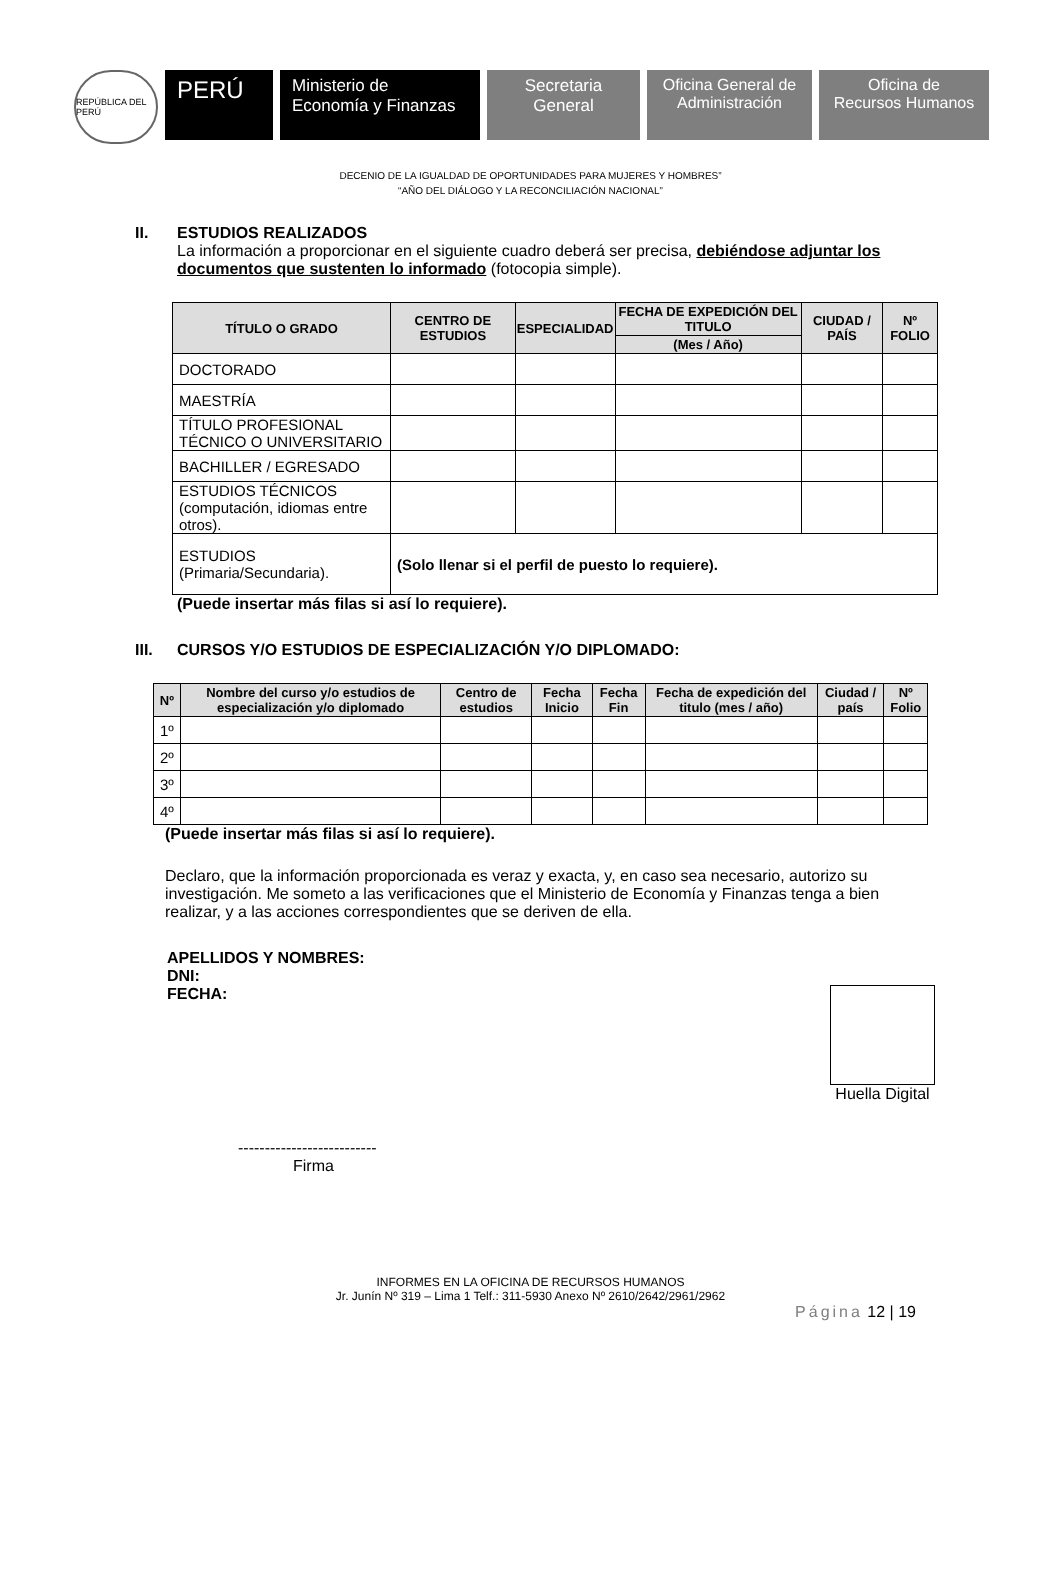REPÚBLICA DEL PERÚ
PERÚ
Ministerio de
Economía y Finanzas
Secretaria
General
Oficina General de
Administración
Oficina de
Recursos Humanos
DECENIO DE LA IGUALDAD DE OPORTUNIDADES PARA MUJERES Y HOMBRES”
“AÑO DEL DIÁLOGO Y LA RECONCILIACIÓN NACIONAL”
II. ESTUDIOS REALIZADOS
La información a proporcionar en el siguiente cuadro deberá ser precisa, debiéndose adjuntar los documentos que sustenten lo informado (fotocopia simple).
| TÍTULO O GRADO | CENTRO DE ESTUDIOS | ESPECIALIDAD | FECHA DE EXPEDICIÓN DEL TITULO | CIUDAD / PAÍS | Nº FOLIO |
| --- | --- | --- | --- | --- | --- |
| | | | (Mes / Año) | | |
| DOCTORADO | | | | | |
| MAESTRÍA | | | | | |
| TÍTULO PROFESIONAL TÉCNICO O UNIVERSITARIO | | | | | |
| BACHILLER / EGRESADO | | | | | |
| ESTUDIOS TÉCNICOS (computación, idiomas entre otros). | | | | | |
| ESTUDIOS (Primaria/Secundaria). | (Solo llenar si el perfil de puesto lo requiere). | | | | |
(Puede insertar más filas si así lo requiere).
III. CURSOS Y/O ESTUDIOS DE ESPECIALIZACIÓN Y/O DIPLOMADO:
| Nº | Nombre del curso y/o estudios de especialización y/o diplomado | Centro de estudios | Fecha Inicio | Fecha Fin | Fecha de expedición del titulo (mes / año) | Ciudad / país | Nº Folio |
| --- | --- | --- | --- | --- | --- | --- | --- |
| 1º | | | | | | | |
| 2º | | | | | | | |
| 3º | | | | | | | |
| 4º | | | | | | | |
(Puede insertar más filas si así lo requiere).
Declaro, que la información proporcionada es veraz y exacta, y, en caso sea necesario, autorizo su investigación. Me someto a las verificaciones que el Ministerio de Economía y Finanzas tenga a bien realizar, y a las acciones correspondientes que se deriven de ella.
APELLIDOS Y NOMBRES:
DNI:
FECHA:
Huella Digital
--------------------------
Firma
INFORMES EN LA OFICINA DE RECURSOS HUMANOS
Jr. Junín Nº 319 – Lima 1 Telf.: 311-5930 Anexo Nº 2610/2642/2961/2962
Página 12 | 19